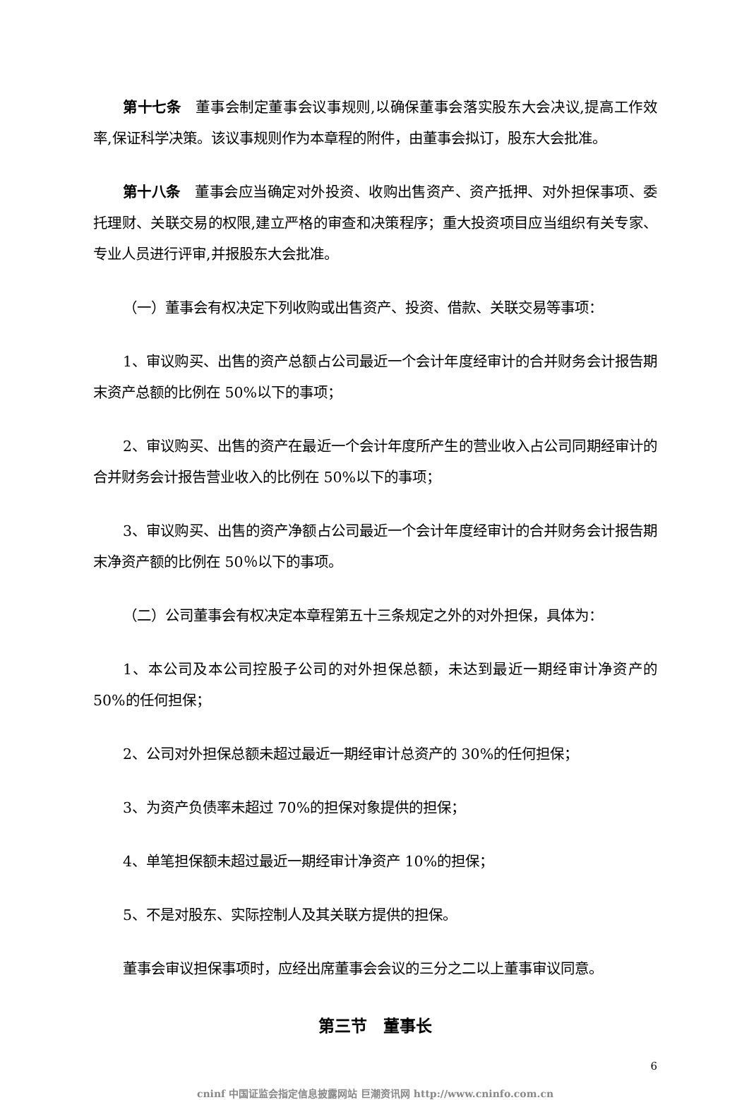第十七条　董事会制定董事会议事规则,以确保董事会落实股东大会决议,提高工作效率,保证科学决策。该议事规则作为本章程的附件，由董事会拟订，股东大会批准。
第十八条　董事会应当确定对外投资、收购出售资产、资产抵押、对外担保事项、委托理财、关联交易的权限,建立严格的审查和决策程序；重大投资项目应当组织有关专家、专业人员进行评审,并报股东大会批准。
（一）董事会有权决定下列收购或出售资产、投资、借款、关联交易等事项：
1、审议购买、出售的资产总额占公司最近一个会计年度经审计的合并财务会计报告期末资产总额的比例在 50%以下的事项；
2、审议购买、出售的资产在最近一个会计年度所产生的营业收入占公司同期经审计的合并财务会计报告营业收入的比例在 50%以下的事项；
3、审议购买、出售的资产净额占公司最近一个会计年度经审计的合并财务会计报告期末净资产额的比例在 50％以下的事项。
（二）公司董事会有权决定本章程第五十三条规定之外的对外担保，具体为：
1、本公司及本公司控股子公司的对外担保总额，未达到最近一期经审计净资产的50%的任何担保；
2、公司对外担保总额未超过最近一期经审计总资产的 30%的任何担保；
3、为资产负债率未超过 70%的担保对象提供的担保；
4、单笔担保额未超过最近一期经审计净资产 10%的担保；
5、不是对股东、实际控制人及其关联方提供的担保。
董事会审议担保事项时，应经出席董事会会议的三分之二以上董事审议同意。
第三节　董事长
6
cninf 中国证监会指定信息披露网站 巨潮资讯网 http://www.cninfo.com.cn